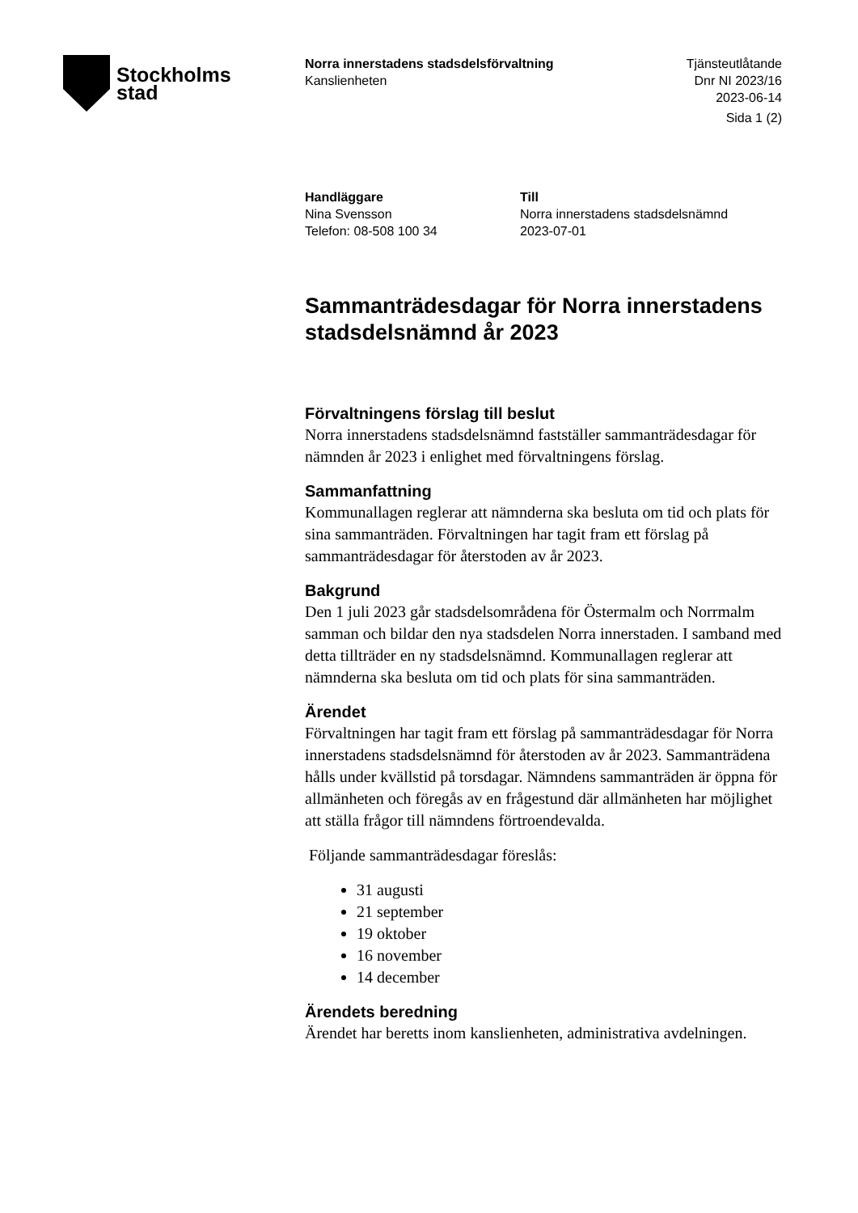Stockholms
stad
Norra innerstadens stadsdelsförvaltning
Kanslienheten
Tjänsteutlåtande
Dnr NI 2023/16
2023-06-14
Sida 1 (2)
Handläggare
Nina Svensson
Telefon: 08-508 100 34
Till
Norra innerstadens stadsdelsnämnd
2023-07-01
Sammanträdesdagar för Norra innerstadens stadsdelsnämnd år 2023
Förvaltningens förslag till beslut
Norra innerstadens stadsdelsnämnd fastställer sammanträdesdagar för nämnden år 2023 i enlighet med förvaltningens förslag.
Sammanfattning
Kommunallagen reglerar att nämnderna ska besluta om tid och plats för sina sammanträden. Förvaltningen har tagit fram ett förslag på sammanträdesdagar för återstoden av år 2023.
Bakgrund
Den 1 juli 2023 går stadsdelsområdena för Östermalm och Norrmalm samman och bildar den nya stadsdelen Norra innerstaden. I samband med detta tillträder en ny stadsdelsnämnd. Kommunallagen reglerar att nämnderna ska besluta om tid och plats för sina sammanträden.
Ärendet
Förvaltningen har tagit fram ett förslag på sammanträdesdagar för Norra innerstadens stadsdelsnämnd för återstoden av år 2023. Sammanträdena hålls under kvällstid på torsdagar. Nämndens sammanträden är öppna för allmänheten och föregås av en frågestund där allmänheten har möjlighet att ställa frågor till nämndens förtroendevalda.
Följande sammanträdesdagar föreslås:
31 augusti
21 september
19 oktober
16 november
14 december
Ärendets beredning
Ärendet har beretts inom kanslienheten, administrativa avdelningen.